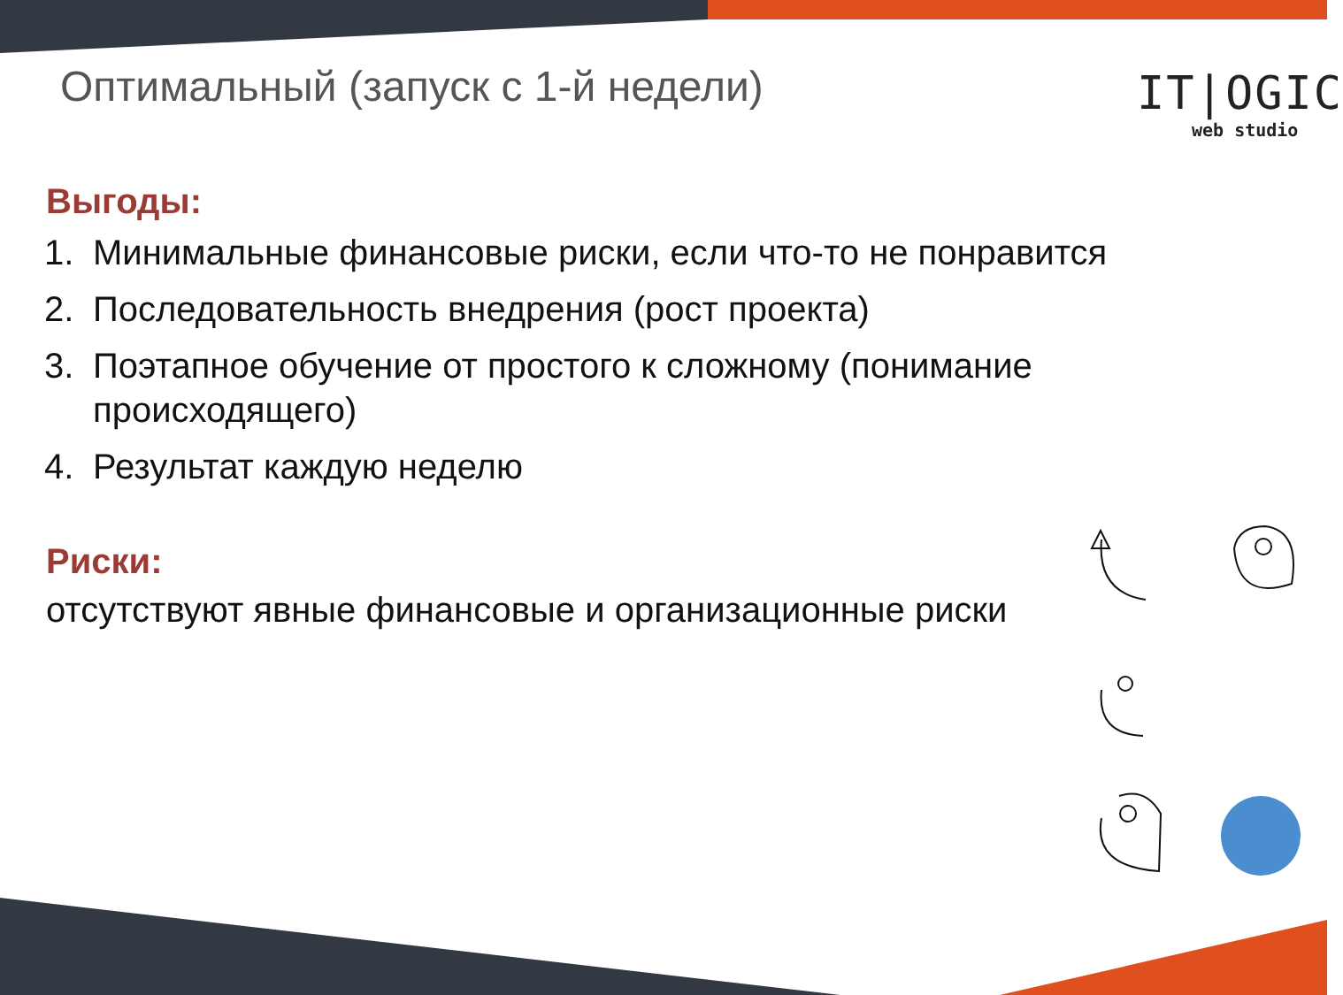Оптимальный (запуск с 1-й недели)
IT|OGIC
web studio
Выгоды:
1. Минимальные финансовые риски, если что-то не понравится
2. Последовательность внедрения (рост проекта)
3. Поэтапное обучение от простого к сложному (понимание происходящего)
4. Результат каждую неделю
Риски:
отсутствуют явные финансовые и организационные риски